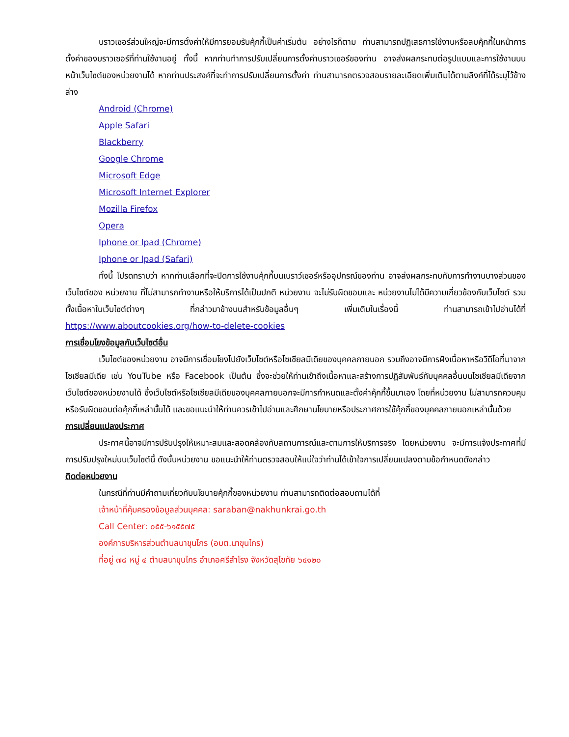บราวเซอร์ส่วนใหญ่จะมีการตั้งค่าให้มีการยอมรับคุ้กกี้เป็นค่าเริ่มต้น อย่างไรก็ตาม ท่านสามารถปฏิเสธการใช้งานหรือลบคุ้กกี้ในหน้าการตั้งค่าของบราวเซอร์ที่ท่านใช้งานอยู่ ทั้งนี้ หากท่านทำการปรับเปลี่ยนการตั้งค่าบราวเซอร์ของท่าน อาจส่งผลกระทบต่อรูปแบบและการใช้งานบนหน้าเว็บไซต์ของหน่วยงานได้ หากท่านประสงค์ที่จะทำการปรับเปลี่ยนการตั้งค่า ท่านสามารถตรวจสอบรายละเอียดเพิ่มเติมได้ตามลิงก์ที่ได้ระบุไว้ข้างล่าง
Android (Chrome)
Apple Safari
Blackberry
Google Chrome
Microsoft Edge
Microsoft Internet Explorer
Mozilla Firefox
Opera
Iphone or Ipad (Chrome)
Iphone or Ipad (Safari)
ทั้งนี้ โปรดทราบว่า หากท่านเลือกที่จะปิดการใช้งานคุ้กกี้บนเบราว์เซอร์หรืออุปกรณ์ของท่าน อาจส่งผลกระทบกับการทำงานบางส่วนของเว็บไซต์ของ หน่วยงาน ที่ไม่สามารถทำงานหรือให้บริการได้เป็นปกติ หน่วยงาน จะไม่รับผิดชอบและ หน่วยงานไม่ได้มีความเกี่ยวข้องกับเว็บไซต์ รวมทั้งเนื้อหาในเว็บไซต์ต่างๆ ที่กล่าวมาข้างบนสำหรับข้อมูลอื่นๆ เพิ่มเติมในเรื่องนี้ ท่านสามารถเข้าไปอ่านได้ที่ https://www.aboutcookies.org/how-to-delete-cookies
การเชื่อมโยงข้อมูลกับเว็บไซต์อื่น
เว็บไซต์ของหน่วยงาน อาจมีการเชื่อมโยงไปยังเว็บไซต์หรือโซเชียลมีเดียของบุคคลภายนอก รวมถึงอาจมีการฝังเนื้อหาหรือวีดีโอที่มาจากโซเชียลมีเดีย เช่น YouTube หรือ Facebook เป็นต้น ซึ่งจะช่วยให้ท่านเข้าถึงเนื้อหาและสร้างการปฏิสัมพันธ์กับบุคคลอื่นบนโซเชียลมีเดียจากเว็บไซต์ของหน่วยงานได้ ซึ่งเว็บไซต์หรือโซเชียลมีเดียของบุคคลภายนอกจะมีการกำหนดและตั้งค่าคุ้กกี้ขึ้นมาเอง โดยที่หน่วยงาน ไม่สามารถควบคุมหรือรับผิดชอบต่อคุ้กกี้เหล่านั้นได้ และขอแนะนำให้ท่านควรเข้าไปอ่านและศึกษานโยบายหรือประกาศการใช้คุ้กกี้ของบุคคลภายนอกเหล่านั้นด้วย
การเปลี่ยนแปลงประกาศ
ประกาศนี้อาจมีการปรับปรุงให้เหมาะสมและสอดคล้องกับสถานการณ์และตามการให้บริการจริง โดยหน่วยงาน จะมีการแจ้งประกาศที่มีการปรับปรุงใหม่บนเว็บไซต์นี้ ดังนั้นหน่วยงาน ขอแนะนำให้ท่านตรวจสอบให้แน่ใจว่าท่านได้เข้าใจการเปลี่ยนแปลงตามข้อกำหนดดังกล่าว
ติดต่อหน่วยงาน
ในกรณีที่ท่านมีคำถามเกี่ยวกับนโยบายคุ้กกี้ของหน่วยงาน ท่านสามารถติดต่อสอบถามได้ที่
เจ้าหน้าที่คุ้มครองข้อมูลส่วนบุคคล: saraban@nakhunkrai.go.th
Call Center: ๐๕๕-๖๑๕๕๗๕
องค์การบริหารส่วนตำบลนาขุนไกร (อบต.นาขุนไกร)
ที่อยู่ ๗๘ หมู่ ๔ ตำบลนาขุนไกร อำเภอศรีสำโรง จังหวัดสุโขทัย ๖๔๑๒๐